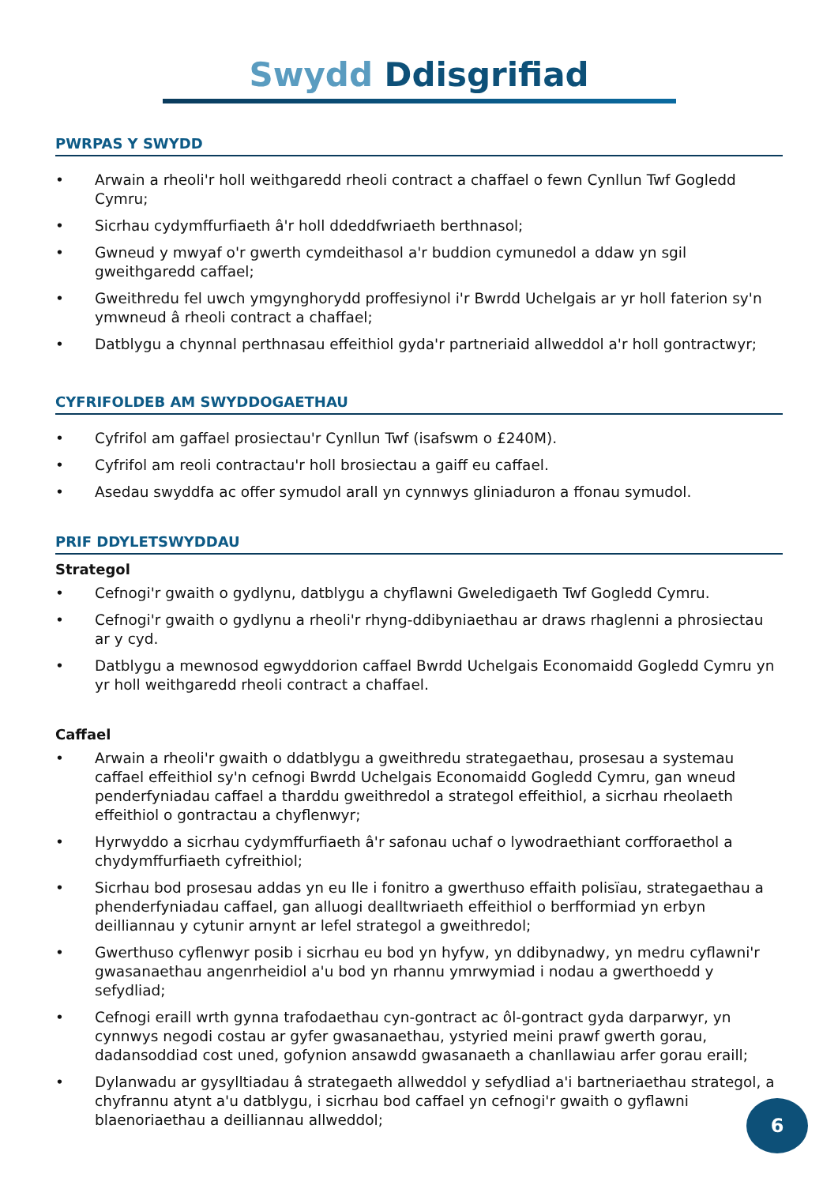Swydd Ddisgrifiad
PWRPAS Y SWYDD
• Arwain a rheoli'r holl weithgaredd rheoli contract a chaffael o fewn Cynllun Twf Gogledd Cymru;
• Sicrhau cydymffurfiaeth â'r holl ddeddfwriaeth berthnasol;
• Gwneud y mwyaf o'r gwerth cymdeithasol a'r buddion cymunedol a ddaw yn sgil gweithgaredd caffael;
• Gweithredu fel uwch ymgynghorydd proffesiynol i'r Bwrdd Uchelgais ar yr holl faterion sy'n ymwneud â rheoli contract a chaffael;
• Datblygu a chynnal perthnasau effeithiol gyda'r partneriaid allweddol a'r holl gontractwyr;
CYFRIFOLDEB AM SWYDDOGAETHAU
• Cyfrifol am gaffael prosiectau'r Cynllun Twf (isafswm o £240M).
• Cyfrifol am reoli contractau'r holl brosiectau a gaiff eu caffael.
• Asedau swyddfa ac offer symudol arall yn cynnwys gliniaduron a ffonau symudol.
PRIF DDYLETSWYDDAU
Strategol
• Cefnogi'r gwaith o gydlynu, datblygu a chyflawni Gweledigaeth Twf Gogledd Cymru.
• Cefnogi'r gwaith o gydlynu a rheoli'r rhyng-ddibyniaethau ar draws rhaglenni a phrosiectau ar y cyd.
• Datblygu a mewnosod egwyddorion caffael Bwrdd Uchelgais Economaidd Gogledd Cymru yn yr holl weithgaredd rheoli contract a chaffael.
Caffael
• Arwain a rheoli'r gwaith o ddatblygu a gweithredu strategaethau, prosesau a systemau caffael effeithiol sy'n cefnogi Bwrdd Uchelgais Economaidd Gogledd Cymru, gan wneud penderfyniadau caffael a tharddu gweithredol a strategol effeithiol, a sicrhau rheolaeth effeithiol o gontractau a chyflenwyr;
• Hyrwyddo a sicrhau cydymffurfiaeth â'r safonau uchaf o lywodraethiant corfforaethol a chydymffurfiaeth cyfreithiol;
• Sicrhau bod prosesau addas yn eu lle i fonitro a gwerthuso effaith polisïau, strategaethau a phenderfyniadau caffael, gan alluogi dealltwriaeth effeithiol o berfformiad yn erbyn deilliannau y cytunir arnynt ar lefel strategol a gweithredol;
• Gwerthuso cyflenwyr posib i sicrhau eu bod yn hyfyw, yn ddibynadwy, yn medru cyflawni'r gwasanaethau angenrheidiol a'u bod yn rhannu ymrwymiad i nodau a gwerthoedd y sefydliad;
• Cefnogi eraill wrth gynna trafodaethau cyn-gontract ac ôl-gontract gyda darparwyr, yn cynnwys negodi costau ar gyfer gwasanaethau, ystyried meini prawf gwerth gorau, dadansoddiad cost uned, gofynion ansawdd gwasanaeth a chanllawiau arfer gorau eraill;
• Dylanwadu ar gysylltiadau â strategaeth allweddol y sefydliad a'i bartneriaethau strategol, a chyfrannu atynt a'u datblygu, i sicrhau bod caffael yn cefnogi'r gwaith o gyflawni blaenoriaethau a deilliannau allweddol;
6